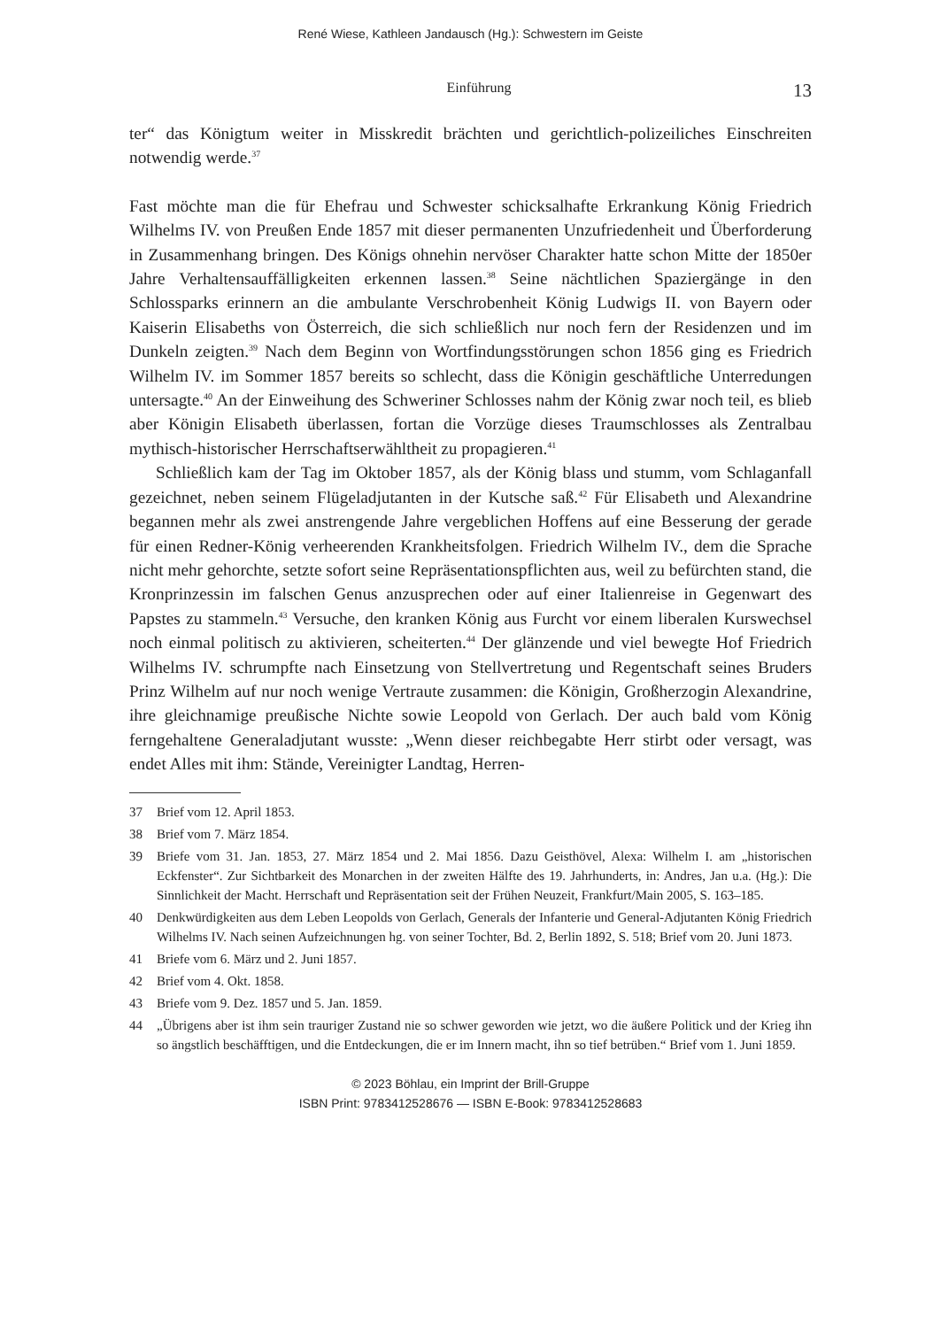René Wiese, Kathleen Jandausch (Hg.): Schwestern im Geiste
Einführung 13
ter“ das Königtum weiter in Misskredit brächten und gerichtlich-polizeiliches Einschreiten notwendig werde.<sup>37</sup>
Fast möchte man die für Ehefrau und Schwester schicksalhafte Erkrankung König Friedrich Wilhelms IV. von Preußen Ende 1857 mit dieser permanenten Unzufriedenheit und Überforderung in Zusammenhang bringen. Des Königs ohnehin nervöser Charakter hatte schon Mitte der 1850er Jahre Verhaltensauffälligkeiten erkennen lassen.<sup>38</sup> Seine nächtlichen Spaziergänge in den Schlossparks erinnern an die ambulante Verschrobenheit König Ludwigs II. von Bayern oder Kaiserin Elisabeths von Österreich, die sich schließlich nur noch fern der Residenzen und im Dunkeln zeigten.<sup>39</sup> Nach dem Beginn von Wortfindungsstörungen schon 1856 ging es Friedrich Wilhelm IV. im Sommer 1857 bereits so schlecht, dass die Königin geschäftliche Unterredungen untersagte.<sup>40</sup> An der Einweihung des Schweriner Schlosses nahm der König zwar noch teil, es blieb aber Königin Elisabeth überlassen, fortan die Vorzüge dieses Traumschlosses als Zentralbau mythisch-historischer Herrschaftserwähltheit zu propagieren.<sup>41</sup>
Schließlich kam der Tag im Oktober 1857, als der König blass und stumm, vom Schlaganfall gezeichnet, neben seinem Flügeladjutanten in der Kutsche saß.<sup>42</sup> Für Elisabeth und Alexandrine begannen mehr als zwei anstrengende Jahre vergeblichen Hoffens auf eine Besserung der gerade für einen Redner-König verheerenden Krankheitsfolgen. Friedrich Wilhelm IV., dem die Sprache nicht mehr gehorchte, setzte sofort seine Repräsentationspflichten aus, weil zu befürchten stand, die Kronprinzessin im falschen Genus anzusprechen oder auf einer Italienreise in Gegenwart des Papstes zu stammeln.<sup>43</sup> Versuche, den kranken König aus Furcht vor einem liberalen Kurswechsel noch einmal politisch zu aktivieren, scheiterten.<sup>44</sup> Der glänzende und viel bewegte Hof Friedrich Wilhelms IV. schrumpfte nach Einsetzung von Stellvertretung und Regentschaft seines Bruders Prinz Wilhelm auf nur noch wenige Vertraute zusammen: die Königin, Großherzogin Alexandrine, ihre gleichnamige preußische Nichte sowie Leopold von Gerlach. Der auch bald vom König ferngehaltene Generaladjutant wusste: „Wenn dieser reichbegabte Herr stirbt oder versagt, was endet Alles mit ihm: Stände, Vereinigter Landtag, Herren-
37 Brief vom 12. April 1853.
38 Brief vom 7. März 1854.
39 Briefe vom 31. Jan. 1853, 27. März 1854 und 2. Mai 1856. Dazu Geisthövel, Alexa: Wilhelm I. am „historischen Eckfenster“. Zur Sichtbarkeit des Monarchen in der zweiten Hälfte des 19. Jahrhunderts, in: Andres, Jan u.a. (Hg.): Die Sinnlichkeit der Macht. Herrschaft und Repräsentation seit der Frühen Neuzeit, Frankfurt/Main 2005, S. 163–185.
40 Denkwürdigkeiten aus dem Leben Leopolds von Gerlach, Generals der Infanterie und General-Adjutanten König Friedrich Wilhelms IV. Nach seinen Aufzeichnungen hg. von seiner Tochter, Bd. 2, Berlin 1892, S. 518; Brief vom 20. Juni 1873.
41 Briefe vom 6. März und 2. Juni 1857.
42 Brief vom 4. Okt. 1858.
43 Briefe vom 9. Dez. 1857 und 5. Jan. 1859.
44 „Übrigens aber ist ihm sein trauriger Zustand nie so schwer geworden wie jetzt, wo die äußere Politick und der Krieg ihn so ängstlich beschäfftigen, und die Entdeckungen, die er im Innern macht, ihn so tief betrüben.“ Brief vom 1. Juni 1859.
© 2023 Böhlau, ein Imprint der Brill-Gruppe
ISBN Print: 9783412528676 — ISBN E-Book: 9783412528683